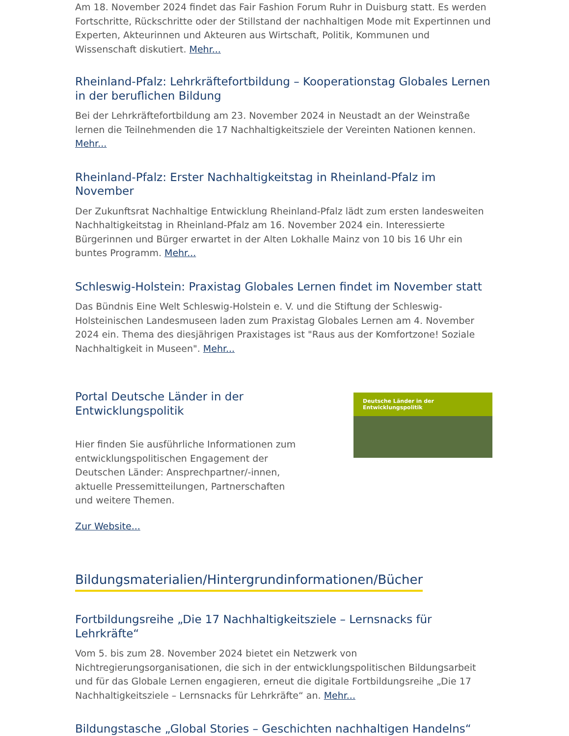Am 18. November 2024 findet das Fair Fashion Forum Ruhr in Duisburg statt. Es werden Fortschritte, Rückschritte oder der Stillstand der nachhaltigen Mode mit Expertinnen und Experten, Akteurinnen und Akteuren aus Wirtschaft, Politik, Kommunen und Wissenschaft diskutiert. Mehr...
Rheinland-Pfalz: Lehrkräftefortbildung – Kooperationstag Globales Lernen in der beruflichen Bildung
Bei der Lehrkräftefortbildung am 23. November 2024 in Neustadt an der Weinstraße lernen die Teilnehmenden die 17 Nachhaltigkeitsziele der Vereinten Nationen kennen. Mehr...
Rheinland-Pfalz: Erster Nachhaltigkeitstag in Rheinland-Pfalz im November
Der Zukunftsrat Nachhaltige Entwicklung Rheinland-Pfalz lädt zum ersten landesweiten Nachhaltigkeitstag in Rheinland-Pfalz am 16. November 2024 ein. Interessierte Bürgerinnen und Bürger erwartet in der Alten Lokhalle Mainz von 10 bis 16 Uhr ein buntes Programm. Mehr...
Schleswig-Holstein: Praxistag Globales Lernen findet im November statt
Das Bündnis Eine Welt Schleswig-Holstein e. V. und die Stiftung der Schleswig-Holsteinischen Landesmuseen laden zum Praxistag Globales Lernen am 4. November 2024 ein. Thema des diesjährigen Praxistages ist "Raus aus der Komfortzone! Soziale Nachhaltigkeit in Museen". Mehr...
Portal Deutsche Länder in der Entwicklungspolitik
Hier finden Sie ausführliche Informationen zum entwicklungspolitischen Engagement der Deutschen Länder: Ansprechpartner/-innen, aktuelle Pressemitteilungen, Partnerschaften und weitere Themen.
Zur Website...
Deutsche Länder in der Entwicklungspolitik
Bildungsmaterialien/Hintergrundinformationen/Bücher
Fortbildungsreihe „Die 17 Nachhaltigkeitsziele – Lernsnacks für Lehrkräfte“
Vom 5. bis zum 28. November 2024 bietet ein Netzwerk von Nichtregierungsorganisationen, die sich in der entwicklungspolitischen Bildungsarbeit und für das Globale Lernen engagieren, erneut die digitale Fortbildungsreihe „Die 17 Nachhaltigkeitsziele – Lernsnacks für Lehrkräfte“ an. Mehr...
Bildungstasche „Global Stories – Geschichten nachhaltigen Handelns“